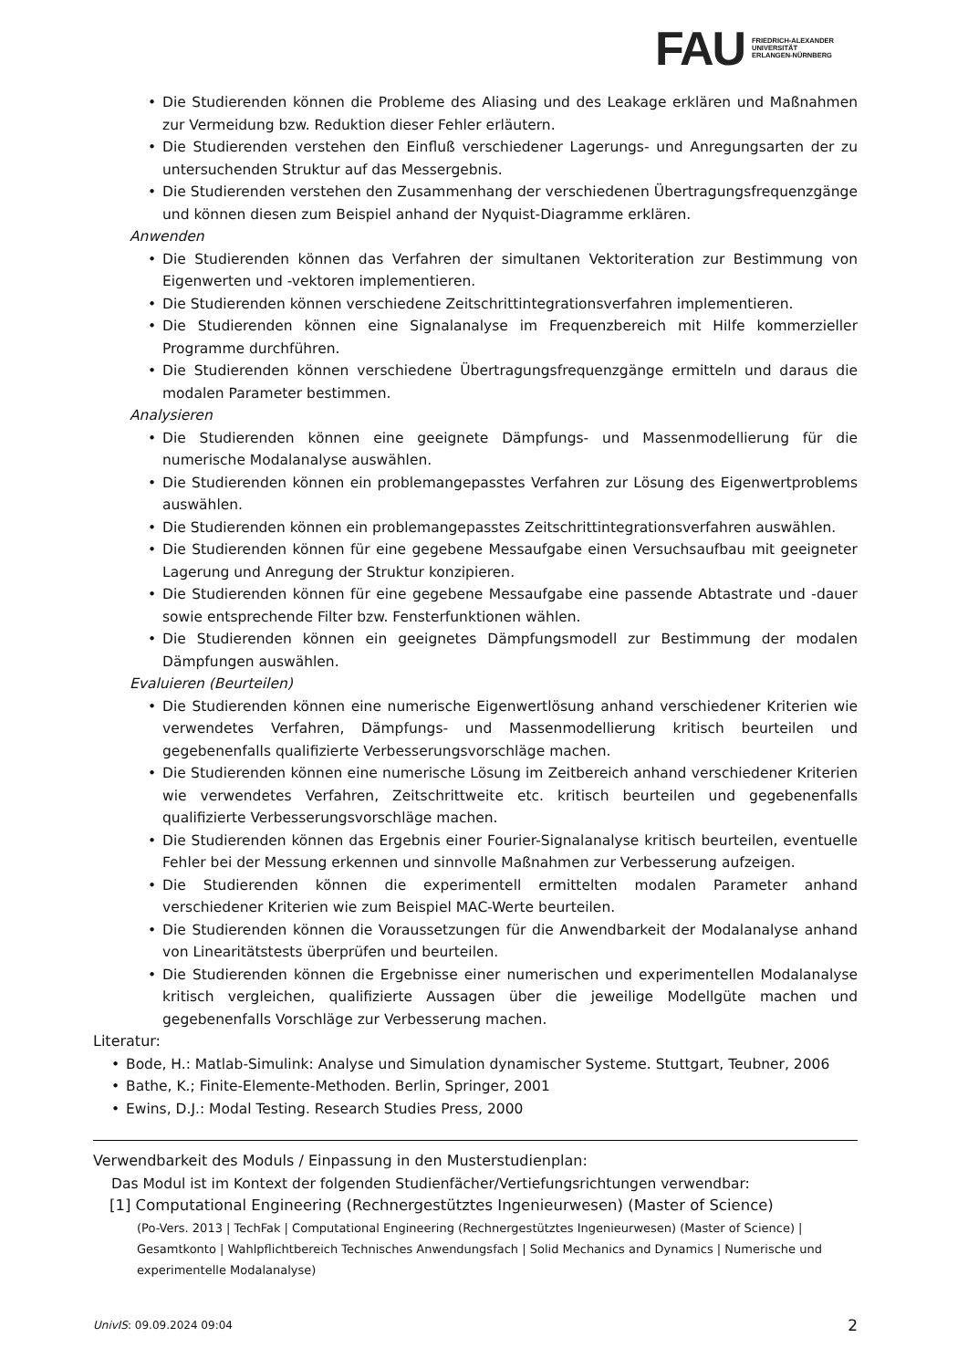FAU
FRIEDRICH-ALEXANDER
UNIVERSITÄT
ERLANGEN-NÜRNBERG
Die Studierenden können die Probleme des Aliasing und des Leakage erklären und Maßnahmen zur Vermeidung bzw. Reduktion dieser Fehler erläutern.
Die Studierenden verstehen den Einfluß verschiedener Lagerungs- und Anregungsarten der zu untersuchenden Struktur auf das Messergebnis.
Die Studierenden verstehen den Zusammenhang der verschiedenen Übertragungsfrequenzgänge und können diesen zum Beispiel anhand der Nyquist-Diagramme erklären.
Anwenden
Die Studierenden können das Verfahren der simultanen Vektoriteration zur Bestimmung von Eigenwerten und -vektoren implementieren.
Die Studierenden können verschiedene Zeitschrittintegrationsverfahren implementieren.
Die Studierenden können eine Signalanalyse im Frequenzbereich mit Hilfe kommerzieller Programme durchführen.
Die Studierenden können verschiedene Übertragungsfrequenzgänge ermitteln und daraus die modalen Parameter bestimmen.
Analysieren
Die Studierenden können eine geeignete Dämpfungs- und Massenmodellierung für die numerische Modalanalyse auswählen.
Die Studierenden können ein problemangepasstes Verfahren zur Lösung des Eigenwertproblems auswählen.
Die Studierenden können ein problemangepasstes Zeitschrittintegrationsverfahren auswählen.
Die Studierenden können für eine gegebene Messaufgabe einen Versuchsaufbau mit geeigneter Lagerung und Anregung der Struktur konzipieren.
Die Studierenden können für eine gegebene Messaufgabe eine passende Abtastrate und -dauer sowie entsprechende Filter bzw. Fensterfunktionen wählen.
Die Studierenden können ein geeignetes Dämpfungsmodell zur Bestimmung der modalen Dämpfungen auswählen.
Evaluieren (Beurteilen)
Die Studierenden können eine numerische Eigenwertlösung anhand verschiedener Kriterien wie verwendetes Verfahren, Dämpfungs- und Massenmodellierung kritisch beurteilen und gegebenenfalls qualifizierte Verbesserungsvorschläge machen.
Die Studierenden können eine numerische Lösung im Zeitbereich anhand verschiedener Kriterien wie verwendetes Verfahren, Zeitschrittweite etc. kritisch beurteilen und gegebenenfalls qualifizierte Verbesserungsvorschläge machen.
Die Studierenden können das Ergebnis einer Fourier-Signalanalyse kritisch beurteilen, eventuelle Fehler bei der Messung erkennen und sinnvolle Maßnahmen zur Verbesserung aufzeigen.
Die Studierenden können die experimentell ermittelten modalen Parameter anhand verschiedener Kriterien wie zum Beispiel MAC-Werte beurteilen.
Die Studierenden können die Voraussetzungen für die Anwendbarkeit der Modalanalyse anhand von Linearitätstests überprüfen und beurteilen.
Die Studierenden können die Ergebnisse einer numerischen und experimentellen Modalanalyse kritisch vergleichen, qualifizierte Aussagen über die jeweilige Modellgüte machen und gegebenenfalls Vorschläge zur Verbesserung machen.
Literatur:
Bode, H.: Matlab-Simulink: Analyse und Simulation dynamischer Systeme. Stuttgart, Teubner, 2006
Bathe, K.; Finite-Elemente-Methoden. Berlin, Springer, 2001
Ewins, D.J.: Modal Testing. Research Studies Press, 2000
Verwendbarkeit des Moduls / Einpassung in den Musterstudienplan:
Das Modul ist im Kontext der folgenden Studienfächer/Vertiefungsrichtungen verwendbar:
[1] Computational Engineering (Rechnergestütztes Ingenieurwesen) (Master of Science)
(Po-Vers. 2013 | TechFak | Computational Engineering (Rechnergestütztes Ingenieurwesen) (Master of Science) | Gesamtkonto | Wahlpflichtbereich Technisches Anwendungsfach | Solid Mechanics and Dynamics | Numerische und experimentelle Modalanalyse)
UnivIS: 09.09.2024 09:04 2